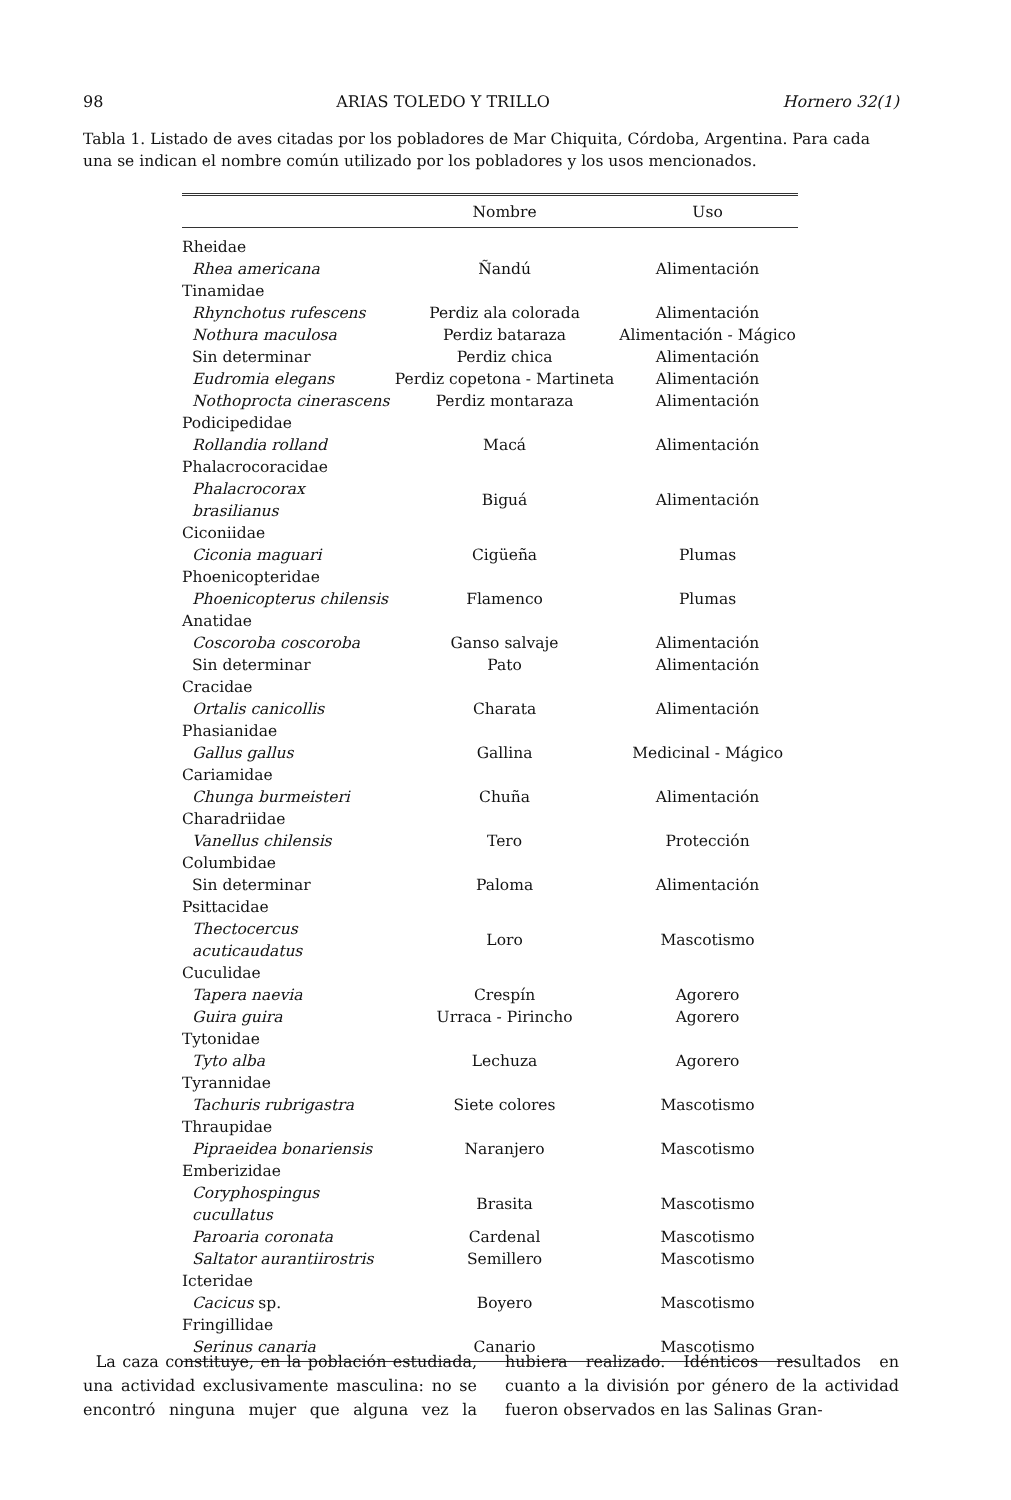98 ARIAS TOLEDO Y TRILLO Hornero 32(1)
Tabla 1. Listado de aves citadas por los pobladores de Mar Chiquita, Córdoba, Argentina. Para cada una se indican el nombre común utilizado por los pobladores y los usos mencionados.
| | Nombre | Uso |
| --- | --- | --- |
| Rheidae | | |
| Rhea americana | Ñandú | Alimentación |
| Tinamidae | | |
| Rhynchotus rufescens | Perdiz ala colorada | Alimentación |
| Nothura maculosa | Perdiz bataraza | Alimentación - Mágico |
| Sin determinar | Perdiz chica | Alimentación |
| Eudromia elegans | Perdiz copetona - Martineta | Alimentación |
| Nothoprocta cinerascens | Perdiz montaraza | Alimentación |
| Podicipedidae | | |
| Rollandia rolland | Macá | Alimentación |
| Phalacrocoracidae | | |
| Phalacrocorax brasilianus | Biguá | Alimentación |
| Ciconiidae | | |
| Ciconia maguari | Cigüeña | Plumas |
| Phoenicopteridae | | |
| Phoenicopterus chilensis | Flamenco | Plumas |
| Anatidae | | |
| Coscoroba coscoroba | Ganso salvaje | Alimentación |
| Sin determinar | Pato | Alimentación |
| Cracidae | | |
| Ortalis canicollis | Charata | Alimentación |
| Phasianidae | | |
| Gallus gallus | Gallina | Medicinal - Mágico |
| Cariamidae | | |
| Chunga burmeisteri | Chuña | Alimentación |
| Charadriidae | | |
| Vanellus chilensis | Tero | Protección |
| Columbidae | | |
| Sin determinar | Paloma | Alimentación |
| Psittacidae | | |
| Thectocercus acuticaudatus | Loro | Mascotismo |
| Cuculidae | | |
| Tapera naevia | Crespín | Agorero |
| Guira guira | Urraca - Pirincho | Agorero |
| Tytonidae | | |
| Tyto alba | Lechuza | Agorero |
| Tyrannidae | | |
| Tachuris rubrigastra | Siete colores | Mascotismo |
| Thraupidae | | |
| Pipraeidea bonariensis | Naranjero | Mascotismo |
| Emberizidae | | |
| Coryphospingus cucullatus | Brasita | Mascotismo |
| Paroaria coronata | Cardenal | Mascotismo |
| Saltator aurantiirostris | Semillero | Mascotismo |
| Icteridae | | |
| Cacicus sp. | Boyero | Mascotismo |
| Fringillidae | | |
| Serinus canaria | Canario | Mascotismo |
La caza constituye, en la población estudiada, una actividad exclusivamente masculina: no se encontró ninguna mujer que alguna vez la hubiera realizado. Idénticos resultados en cuanto a la división por género de la actividad fueron observados en las Salinas Gran-